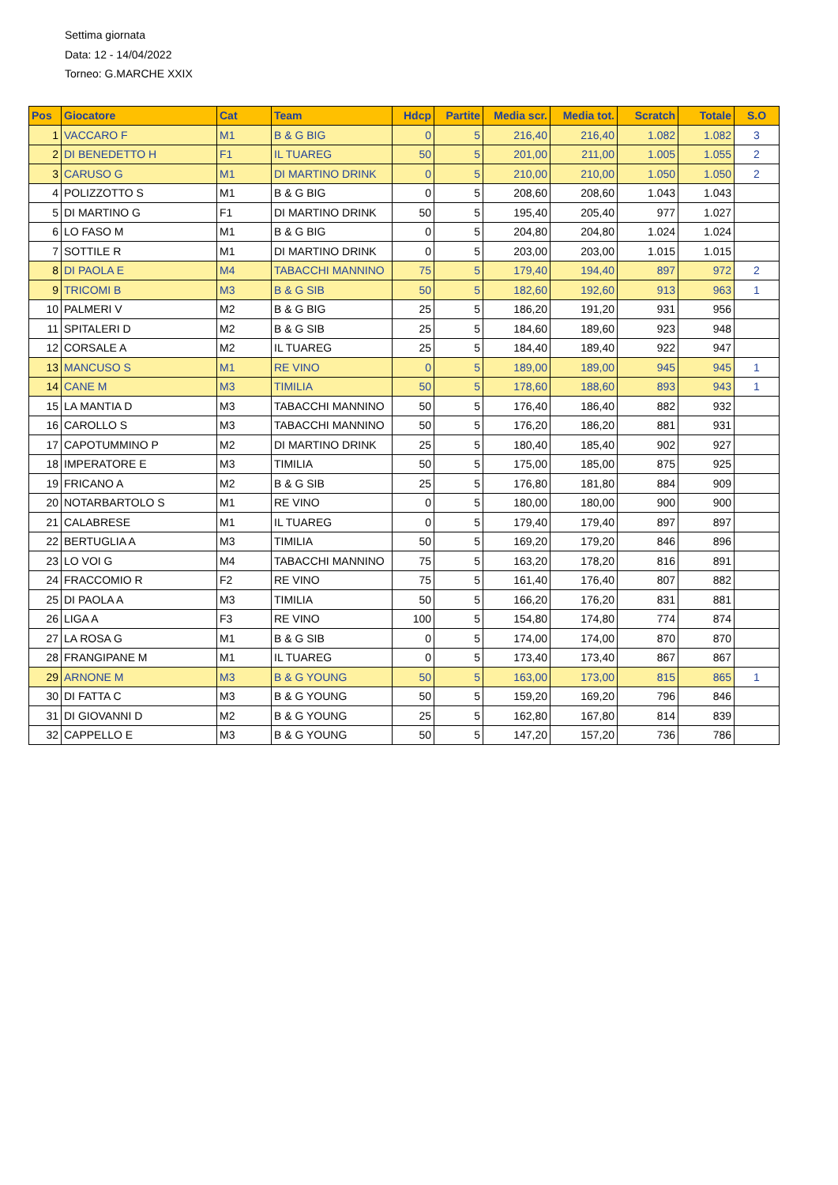Settima giornata
Data: 12 - 14/04/2022
Torneo: G.MARCHE XXIX
| Pos | Giocatore | Cat | Team | Hdcp | Partite | Media scr. | Media tot. | Scratch | Totale | S.O |
| --- | --- | --- | --- | --- | --- | --- | --- | --- | --- | --- |
| 1 | VACCARO F | M1 | B & G BIG | 0 | 5 | 216,40 | 216,40 | 1.082 | 1.082 | 3 |
| 2 | DI BENEDETTO H | F1 | IL TUAREG | 50 | 5 | 201,00 | 211,00 | 1.005 | 1.055 | 2 |
| 3 | CARUSO G | M1 | DI MARTINO DRINK | 0 | 5 | 210,00 | 210,00 | 1.050 | 1.050 | 2 |
| 4 | POLIZZOTTO S | M1 | B & G BIG | 0 | 5 | 208,60 | 208,60 | 1.043 | 1.043 | |
| 5 | DI MARTINO G | F1 | DI MARTINO DRINK | 50 | 5 | 195,40 | 205,40 | 977 | 1.027 | |
| 6 | LO FASO M | M1 | B & G BIG | 0 | 5 | 204,80 | 204,80 | 1.024 | 1.024 | |
| 7 | SOTTILE R | M1 | DI MARTINO DRINK | 0 | 5 | 203,00 | 203,00 | 1.015 | 1.015 | |
| 8 | DI PAOLA E | M4 | TABACCHI MANNINO | 75 | 5 | 179,40 | 194,40 | 897 | 972 | 2 |
| 9 | TRICOMI B | M3 | B & G SIB | 50 | 5 | 182,60 | 192,60 | 913 | 963 | 1 |
| 10 | PALMERI V | M2 | B & G BIG | 25 | 5 | 186,20 | 191,20 | 931 | 956 | |
| 11 | SPITALERI D | M2 | B & G SIB | 25 | 5 | 184,60 | 189,60 | 923 | 948 | |
| 12 | CORSALE A | M2 | IL TUAREG | 25 | 5 | 184,40 | 189,40 | 922 | 947 | |
| 13 | MANCUSO S | M1 | RE VINO | 0 | 5 | 189,00 | 189,00 | 945 | 945 | 1 |
| 14 | CANE M | M3 | TIMILIA | 50 | 5 | 178,60 | 188,60 | 893 | 943 | 1 |
| 15 | LA MANTIA D | M3 | TABACCHI MANNINO | 50 | 5 | 176,40 | 186,40 | 882 | 932 | |
| 16 | CAROLLO S | M3 | TABACCHI MANNINO | 50 | 5 | 176,20 | 186,20 | 881 | 931 | |
| 17 | CAPOTUMMINO P | M2 | DI MARTINO DRINK | 25 | 5 | 180,40 | 185,40 | 902 | 927 | |
| 18 | IMPERATORE E | M3 | TIMILIA | 50 | 5 | 175,00 | 185,00 | 875 | 925 | |
| 19 | FRICANO A | M2 | B & G SIB | 25 | 5 | 176,80 | 181,80 | 884 | 909 | |
| 20 | NOTARBARTOLO S | M1 | RE VINO | 0 | 5 | 180,00 | 180,00 | 900 | 900 | |
| 21 | CALABRESE | M1 | IL TUAREG | 0 | 5 | 179,40 | 179,40 | 897 | 897 | |
| 22 | BERTUGLIA A | M3 | TIMILIA | 50 | 5 | 169,20 | 179,20 | 846 | 896 | |
| 23 | LO VOI G | M4 | TABACCHI MANNINO | 75 | 5 | 163,20 | 178,20 | 816 | 891 | |
| 24 | FRACCOMIO R | F2 | RE VINO | 75 | 5 | 161,40 | 176,40 | 807 | 882 | |
| 25 | DI PAOLA A | M3 | TIMILIA | 50 | 5 | 166,20 | 176,20 | 831 | 881 | |
| 26 | LIGA A | F3 | RE VINO | 100 | 5 | 154,80 | 174,80 | 774 | 874 | |
| 27 | LA ROSA G | M1 | B & G SIB | 0 | 5 | 174,00 | 174,00 | 870 | 870 | |
| 28 | FRANGIPANE M | M1 | IL TUAREG | 0 | 5 | 173,40 | 173,40 | 867 | 867 | |
| 29 | ARNONE M | M3 | B & G YOUNG | 50 | 5 | 163,00 | 173,00 | 815 | 865 | 1 |
| 30 | DI FATTA C | M3 | B & G YOUNG | 50 | 5 | 159,20 | 169,20 | 796 | 846 | |
| 31 | DI GIOVANNI D | M2 | B & G YOUNG | 25 | 5 | 162,80 | 167,80 | 814 | 839 | |
| 32 | CAPPELLO E | M3 | B & G YOUNG | 50 | 5 | 147,20 | 157,20 | 736 | 786 | |